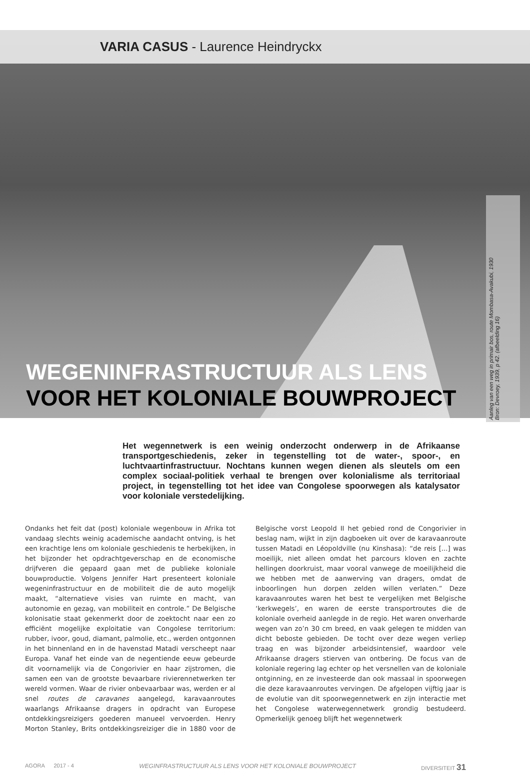VARIA CASUS - Laurence Heindryckx
Aanleg van een weg in primair bos, route Mombasa-Avakubi, 1930
Bron: Devroey, 1939, p 42. (afbeelding 16)
WEGENINFRASTRUCTUUR ALS LENS
VOOR HET KOLONIALE BOUWPROJECT
Het wegennetwerk is een weinig onderzocht onderwerp in de Afrikaanse transportgeschiedenis, zeker in tegenstelling tot de water-, spoor-, en luchtvaartinfrastructuur. Nochtans kunnen wegen dienen als sleutels om een complex sociaal-politiek verhaal te brengen over kolonialisme als territoriaal project, in tegenstelling tot het idee van Congolese spoorwegen als katalysator voor koloniale verstedelijking.
Ondanks het feit dat (post) koloniale wegenbouw in Afrika tot vandaag slechts weinig academische aandacht ontving, is het een krachtige lens om koloniale geschiedenis te herbekijken, in het bijzonder het opdrachtgeverschap en de economische drijfveren die gepaard gaan met de publieke koloniale bouwproductie. Volgens Jennifer Hart presenteert koloniale wegeninfrastructuur en de mobiliteit die de auto mogelijk maakt, “alternatieve visies van ruimte en macht, van autonomie en gezag, van mobiliteit en controle.” De Belgische kolonisatie staat gekenmerkt door de zoektocht naar een zo efficiënt mogelijke exploitatie van Congolese territorium: rubber, ivoor, goud, diamant, palmolie, etc., werden ontgonnen in het binnenland en in de havenstad Matadi verscheept naar Europa. Vanaf het einde van de negentiende eeuw gebeurde dit voornamelijk via de Congorivier en haar zijstromen, die samen een van de grootste bevaarbare rivierennetwerken ter wereld vormen. Waar de rivier onbevaarbaar was, werden er al snel routes de caravanes aangelegd, karavaanroutes waarlangs Afrikaanse dragers in opdracht van Europese ontdekkingsreizigers goederen manueel vervoerden. Henry Morton Stanley, Brits ontdekkingsreiziger die in 1880 voor de Belgische vorst Leopold II het gebied rond de Congorivier in beslag nam, wijkt in zijn dagboeken uit over de karavaanroute tussen Matadi en Léopoldville (nu Kinshasa): “de reis [...] was moeilijk, niet alleen omdat het parcours kloven en zachte hellingen doorkruist, maar vooral vanwege de moeilijkheid die we hebben met de aanwerving van dragers, omdat de inboorlingen hun dorpen zelden willen verlaten.” Deze karavaanroutes waren het best te vergelijken met Belgische ‘kerkwegels’, en waren de eerste transportroutes die de koloniale overheid aanlegde in de regio. Het waren onverharde wegen van zo’n 30 cm breed, en vaak gelegen te midden van dicht beboste gebieden. De tocht over deze wegen verliep traag en was bijzonder arbeidsintensief, waardoor vele Afrikaanse dragers stierven van ontbering. De focus van de koloniale regering lag echter op het versnellen van de koloniale ontginning, en ze investeerde dan ook massaal in spoorwegen die deze karavaanroutes vervingen. De afgelopen vijftig jaar is de evolutie van dit spoorwegennetwerk en zijn interactie met het Congolese waterwegennetwerk grondig bestudeerd. Opmerkelijk genoeg blijft het wegennetwerk
AGORA 2017 - 4 WEGINFRASTRUCTUUR ALS LENS VOOR HET KOLONIALE BOUWPROJECT DIVERSITEIT 31